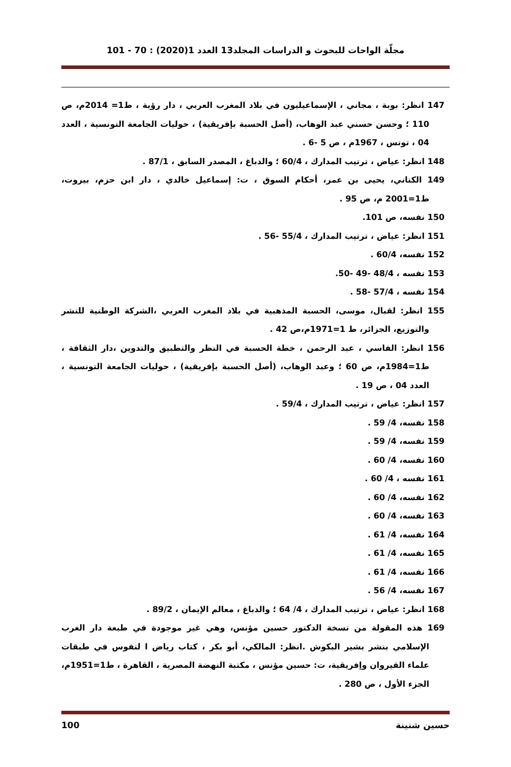مجلّة الواحات للبحوث و الدراسات المجلد13 العدد 1(2020) : 70 - 101
147 انظر: بوبة ، مجاني ، الإسماعيليون في بلاد المغرب العربي ، دار رؤية ، ط1= 2014م، ص 110 ؛ وحسن حسني عبد الوهاب، (أصل الحسبة بإفريقية) ، حوليات الجامعة التونسية ، العدد 04 ، تونس ، 1967م ، ص 5 -6 .
148 انظر: عياض ، ترتيب المدارك ، 60/4 ؛ والدباغ ، المصدر السابق ، 87/1 .
149 الكناني، يحيى بن عمر، أحكام السوق ، ت: إسماعيل خالدي ، دار ابن حزم، بيروت، ط1=2001 م، ص 95 .
150 نفسه، ص 101.
151 انظر: عياض ، ترتيب المدارك ، 55/4 -56 .
152 نفسه، 60/4 .
153 نفسه ، 48/4 -49 -50.
154 نفسه ، 57/4 -58 .
155 انظر: لقبال، موسى، الحسبة المذهبية في بلاد المغرب العربي ،الشركة الوطنية للنشر والتوزيع، الجزائر، ط 1=1971م،ص 42 .
156 انظر: الفاسي ، عبد الرحمن ، خطة الحسبة في النظر والتطبيق والتدوين ،دار الثقافة ، ط1=1984م، ص 60 ؛ وعبد الوهاب، (أصل الحسبة بإفريقية) ، حوليات الجامعة التونسية ، العدد 04 ، ص 19 .
157 انظر: عياض ، ترتيب المدارك ، 59/4 .
158 نفسه، 4/ 59 .
159 نفسه، 4/ 59 .
160 نفسه، 4/ 60 .
161 نفسه ، 4/ 60 .
162 نفسه، 4/ 60 .
163 نفسه، 4/ 60 .
164 نفسه، 4/ 61 .
165 نفسه، 4/ 61 .
166 نفسه، 4/ 61 .
167 نفسه، 4/ 56 .
168 انظر: عياض ، ترتيب المدارك ، 4/ 64 ؛ والدباغ ، معالم الإيمان ، 89/2 .
169 هذه المقولة من نسخة الدكتور حسين مؤنس، وهي غير موجودة في طبعة دار الغرب الإسلامي بنشر بشير البكوش .انظر: المالكي، أبو بكر ، كتاب رياض ا لنفوس في طبقات علماء القيروان وإفريقية، ت: حسين مؤنس ، مكتبة النهضة المصرية ، القاهرة ، ط1=1951م، الجزء الأول ، ص 280 .
حسين شنينة 100